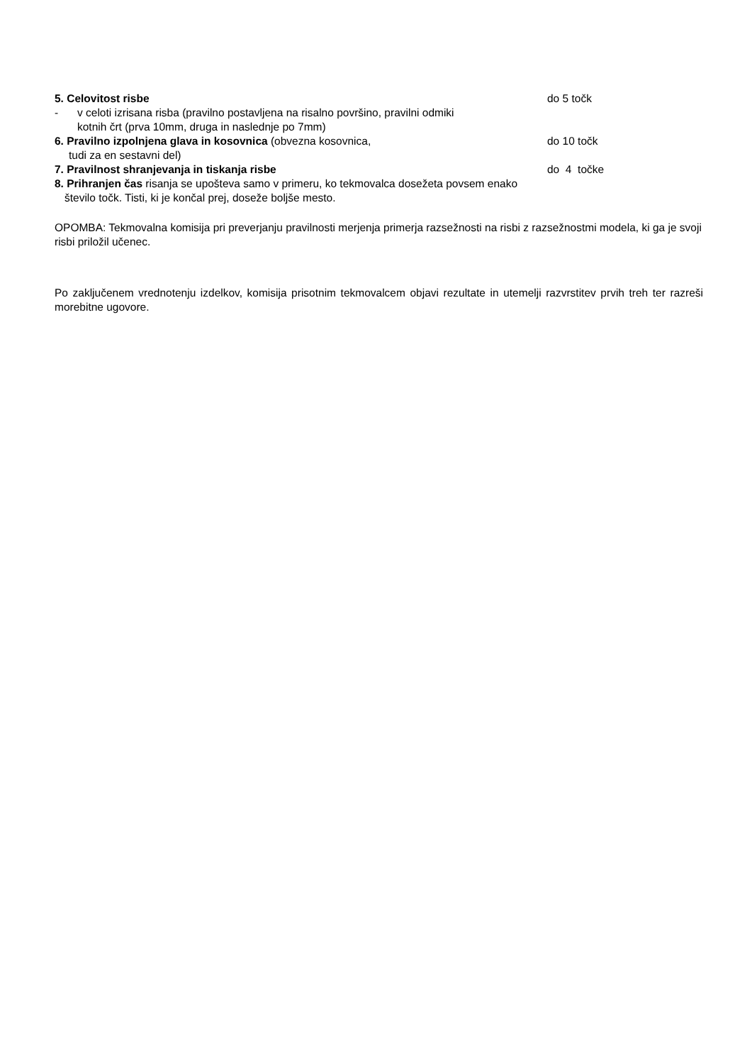5. Celovitost risbe do 5 točk
- v celoti izrisana risba (pravilno postavljena na risalno površino, pravilni odmiki
kotnih črt (prva 10mm, druga in naslednje po 7mm)
6. Pravilno izpolnjena glava in kosovnica (obvezna kosovnica, do 10 točk
tudi za en sestavni del)
7. Pravilnost shranjevanja in tiskanja risbe do 4 točke
8. Prihranjen čas risanja se upošteva samo v primeru, ko tekmovalca dosežeta povsem enako
število točk. Tisti, ki je končal prej, doseže boljše mesto.
OPOMBA: Tekmovalna komisija pri preverjanju pravilnosti merjenja primerja razsežnosti na risbi z razsežnostmi modela, ki ga je svoji risbi priložil učenec.
Po zaključenem vrednotenju izdelkov, komisija prisotnim tekmovalcem objavi rezultate in utemelji razvrstitev prvih treh ter razreši morebitne ugovore.